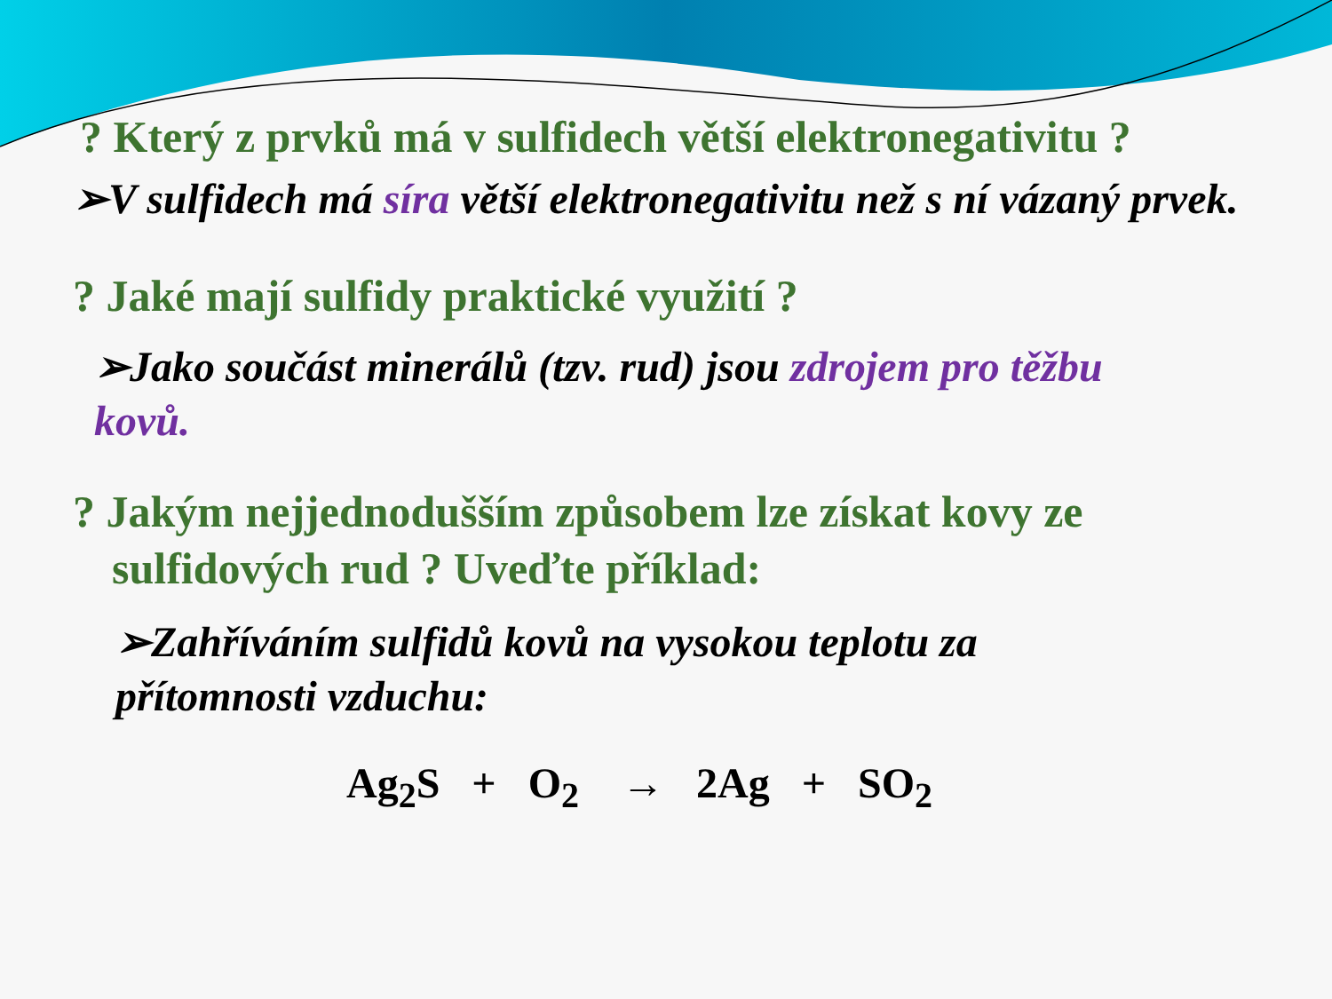? Který z prvků má v sulfidech větší elektronegativitu ?
➢V sulfidech má síra větší elektronegativitu než s ní vázaný prvek.
? Jaké mají sulfidy praktické využití ?
➢Jako součást minerálů (tzv. rud) jsou zdrojem pro těžbu kovů.
? Jakým nejjednodušším způsobem lze získat kovy ze sulfidových rud ? Uveďte příklad:
➢Zahříváním sulfidů kovů na vysokou teplotu za přítomnosti vzduchu:
Ag<sub>2</sub>S + O<sub>2</sub> → 2Ag + SO<sub>2</sub>